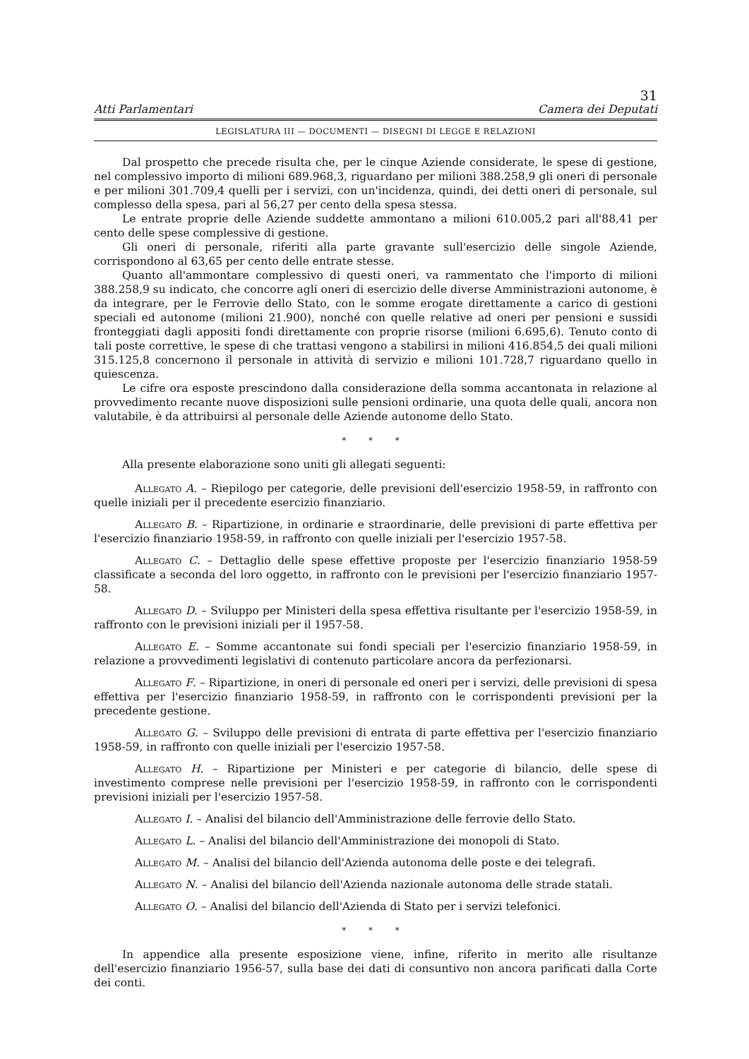31
Atti Parlamentari Camera dei Deputati
LEGISLATURA III — DOCUMENTI — DISEGNI DI LEGGE E RELAZIONI
Dal prospetto che precede risulta che, per le cinque Aziende considerate, le spese di gestione, nel complessivo importo di milioni 689.968,3, riguardano per milioni 388.258,9 gli oneri di personale e per milioni 301.709,4 quelli per i servizi, con un'incidenza, quindi, dei detti oneri di personale, sul complesso della spesa, pari al 56,27 per cento della spesa stessa.
Le entrate proprie delle Aziende suddette ammontano a milioni 610.005,2 pari all'88,41 per cento delle spese complessive di gestione.
Gli oneri di personale, riferiti alla parte gravante sull'esercizio delle singole Aziende, corrispondono al 63,65 per cento delle entrate stesse.
Quanto all'ammontare complessivo di questi oneri, va rammentato che l'importo di milioni 388.258,9 su indicato, che concorre agli oneri di esercizio delle diverse Amministrazioni autonome, è da integrare, per le Ferrovie dello Stato, con le somme erogate direttamente a carico di gestioni speciali ed autonome (milioni 21.900), nonché con quelle relative ad oneri per pensioni e sussidi fronteggiati dagli appositi fondi direttamente con proprie risorse (milioni 6.695,6). Tenuto conto di tali poste correttive, le spese di che trattasi vengono a stabilirsi in milioni 416.854,5 dei quali milioni 315.125,8 concernono il personale in attività di servizio e milioni 101.728,7 riguardano quello in quiescenza.
Le cifre ora esposte prescindono dalla considerazione della somma accantonata in relazione al provvedimento recante nuove disposizioni sulle pensioni ordinarie, una quota delle quali, ancora non valutabile, è da attribuirsi al personale delle Aziende autonome dello Stato.
* * *
Alla presente elaborazione sono uniti gli allegati seguenti:
Allegato A. – Riepilogo per categorie, delle previsioni dell'esercizio 1958-59, in raffronto con quelle iniziali per il precedente esercizio finanziario.
Allegato B. – Ripartizione, in ordinarie e straordinarie, delle previsioni di parte effettiva per l'esercizio finanziario 1958-59, in raffronto con quelle iniziali per l'esercizio 1957-58.
Allegato C. – Dettaglio delle spese effettive proposte per l'esercizio finanziario 1958-59 classificate a seconda del loro oggetto, in raffronto con le previsioni per l'esercizio finanziario 1957-58.
Allegato D. – Sviluppo per Ministeri della spesa effettiva risultante per l'esercizio 1958-59, in raffronto con le previsioni iniziali per il 1957-58.
Allegato E. – Somme accantonate sui fondi speciali per l'esercizio finanziario 1958-59, in relazione a provvedimenti legislativi di contenuto particolare ancora da perfezionarsi.
Allegato F. – Ripartizione, in oneri di personale ed oneri per i servizi, delle previsioni di spesa effettiva per l'esercizio finanziario 1958-59, in raffronto con le corrispondenti previsioni per la precedente gestione.
Allegato G. – Sviluppo delle previsioni di entrata di parte effettiva per l'esercizio finanziario 1958-59, in raffronto con quelle iniziali per l'esercizio 1957-58.
Allegato H. – Ripartizione per Ministeri e per categorie di bilancio, delle spese di investimento comprese nelle previsioni per l'esercizio 1958-59, in raffronto con le corrispondenti previsioni iniziali per l'esercizio 1957-58.
Allegato I. – Analisi del bilancio dell'Amministrazione delle ferrovie dello Stato.
Allegato L. – Analisi del bilancio dell'Amministrazione dei monopoli di Stato.
Allegato M. – Analisi del bilancio dell'Azienda autonoma delle poste e dei telegrafi.
Allegato N. – Analisi del bilancio dell'Azienda nazionale autonoma delle strade statali.
Allegato O. – Analisi del bilancio dell'Azienda di Stato per i servizi telefonici.
* * *
In appendice alla presente esposizione viene, infine, riferito in merito alle risultanze dell'esercizio finanziario 1956-57, sulla base dei dati di consuntivo non ancora parificati dalla Corte dei conti.